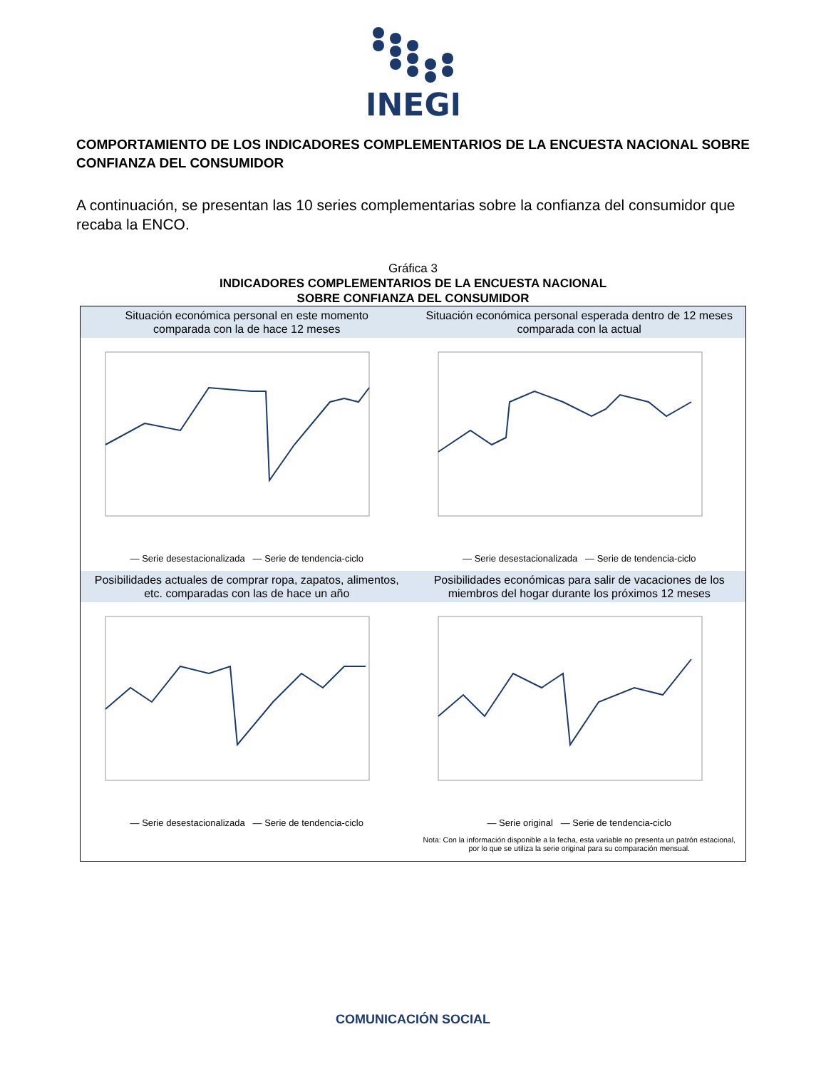INEGI
COMPORTAMIENTO DE LOS INDICADORES COMPLEMENTARIOS DE LA ENCUESTA NACIONAL SOBRE CONFIANZA DEL CONSUMIDOR
A continuación, se presentan las 10 series complementarias sobre la confianza del consumidor que recaba la ENCO.
Gráfica 3
INDICADORES COMPLEMENTARIOS DE LA ENCUESTA NACIONAL
SOBRE CONFIANZA DEL CONSUMIDOR
Situación económica personal en este momento
comparada con la de hace 12 meses
— Serie desestacionalizada — Serie de tendencia-ciclo
Situación económica personal esperada dentro de 12 meses
comparada con la actual
— Serie desestacionalizada — Serie de tendencia-ciclo
Posibilidades actuales de comprar ropa, zapatos, alimentos,
etc. comparadas con las de hace un año
— Serie desestacionalizada — Serie de tendencia-ciclo
Posibilidades económicas para salir de vacaciones de los
miembros del hogar durante los próximos 12 meses
— Serie original — Serie de tendencia-ciclo
Nota: Con la información disponible a la fecha, esta variable no presenta un patrón estacional, por lo que se utiliza la serie original para su comparación mensual.
COMUNICACIÓN SOCIAL